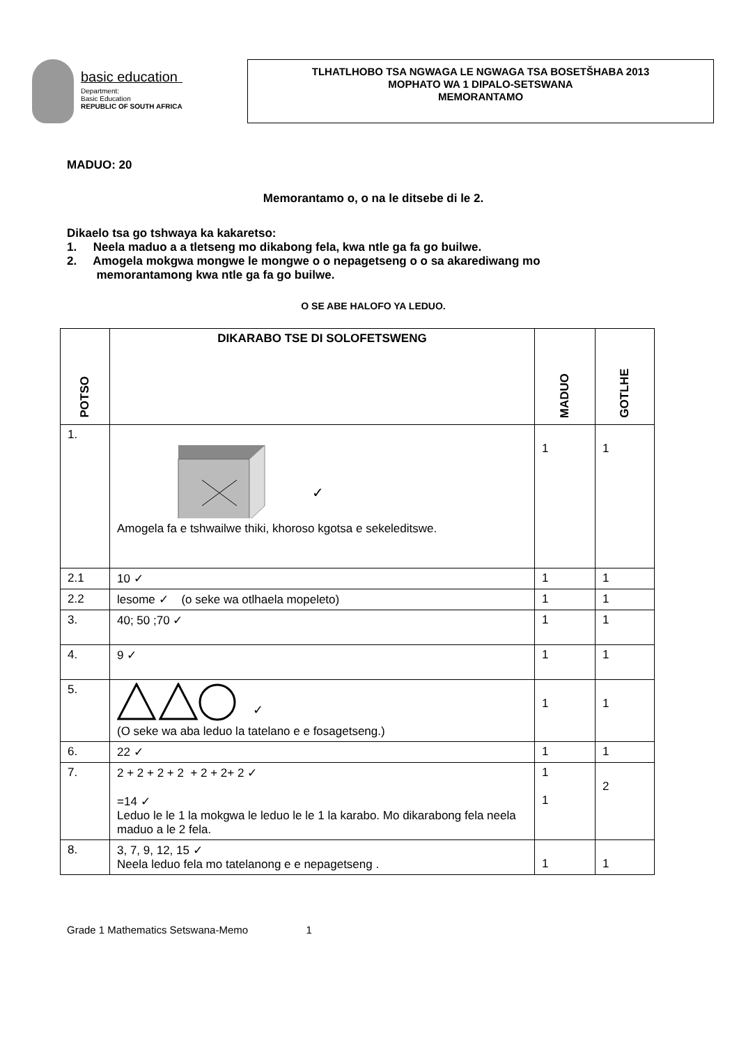basic education
Department:
Basic Education
REPUBLIC OF SOUTH AFRICA
TLHATLHOBO TSA NGWAGA LE NGWAGA TSA BOSETŠHABA 2013
MOPHATO WA 1 DIPALO-SETSWANA
MEMORANTAMO
MADUO: 20
Memorantamo o, o na le ditsebe di le 2.
Dikaelo tsa go tshwaya ka kakaretso:
1. Neela maduo a a tletseng mo dikabong fela, kwa ntle ga fa go builwe.
2. Amogela mokgwa mongwe le mongwe o o nepagetseng o o sa akarediwang mo
memorantamong kwa ntle ga fa go builwe.
O SE ABE HALOFO YA LEDUO.
| POTSO | DIKARABO TSE DI SOLOFETSWENG | MADUO | GOTLHE |
| --- | --- | --- | --- |
| 1. | ✓ Amogela fa e tshwailwe thiki, khoroso kgotsa e sekeleditswe. | 1 | 1 |
| 2.1 | 10 ✓ | 1 | 1 |
| 2.2 | lesome ✓ (o seke wa otlhaela mopeleto) | 1 | 1 |
| 3. | 40; 50 ;70 ✓ | 1 | 1 |
| 4. | 9 ✓ | 1 | 1 |
| 5. | ✓ (O seke wa aba leduo la tatelano e e fosagetseng.) | 1 | 1 |
| 6. | 22 ✓ | 1 | 1 |
| 7. | 2 + 2 + 2 + 2 + 2 + 2+ 2 ✓ =14 ✓ Leduo le le 1 la mokgwa le leduo le le 1 la karabo. Mo dikarabong fela neela maduo a le 2 fela. | 1 1 | 2 |
| 8. | 3, 7, 9, 12, 15 ✓ Neela leduo fela mo tatelanong e e nepagetseng . | 1 | 1 |
Grade 1 Mathematics Setswana-Memo 1